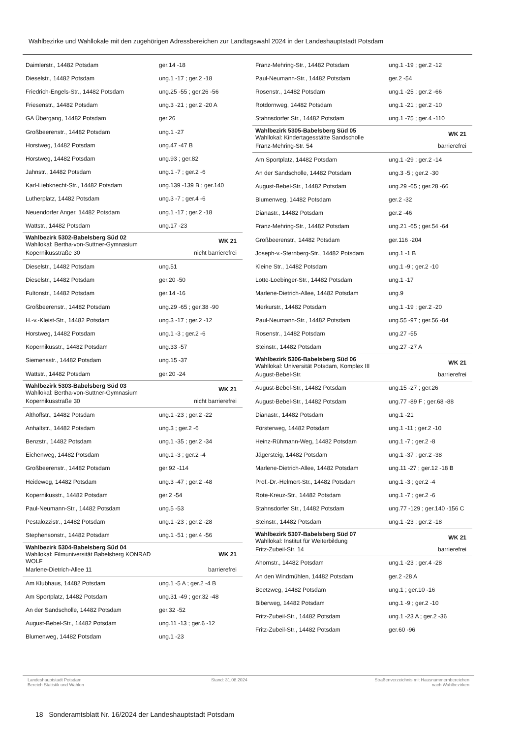Wahlbezirke und Wahllokale mit den zugehörigen Adressbereichen zur Landtagswahl 2024 in der Landeshauptstadt Potsdam
| Daimlerstr., 14482 Potsdam | ger.14 -18 |
| Dieselstr., 14482 Potsdam | ung.1 -17 ; ger.2 -18 |
| Friedrich-Engels-Str., 14482 Potsdam | ung.25 -55 ; ger.26 -56 |
| Friesenstr., 14482 Potsdam | ung.3 -21 ; ger.2 -20 A |
| GA Übergang, 14482 Potsdam | ger.26 |
| Großbeerenstr., 14482 Potsdam | ung.1 -27 |
| Horstweg, 14482 Potsdam | ung.47 -47 B |
| Horstweg, 14482 Potsdam | ung.93 ; ger.82 |
| Jahnstr., 14482 Potsdam | ung.1 -7 ; ger.2 -6 |
| Karl-Liebknecht-Str., 14482 Potsdam | ung.139 -139 B ; ger.140 |
| Lutherplatz, 14482 Potsdam | ung.3 -7 ; ger.4 -6 |
| Neuendorfer Anger, 14482 Potsdam | ung.1 -17 ; ger.2 -18 |
| Wattstr., 14482 Potsdam | ung.17 -23 |
| Wahlbezirk 5302-Babelsberg Süd 02 Wahllokal: Bertha-von-Suttner-Gymnasium | WK 21 |
| Kopernikusstraße 30 | nicht barrierefrei |
| Dieselstr., 14482 Potsdam | ung.51 |
| Dieselstr., 14482 Potsdam | ger.20 -50 |
| Fultonstr., 14482 Potsdam | ger.14 -16 |
| Großbeerenstr., 14482 Potsdam | ung.29 -65 ; ger.38 -90 |
| H.-v.-Kleist-Str., 14482 Potsdam | ung.3 -17 ; ger.2 -12 |
| Horstweg, 14482 Potsdam | ung.1 -3 ; ger.2 -6 |
| Kopernikusstr., 14482 Potsdam | ung.33 -57 |
| Siemensstr., 14482 Potsdam | ung.15 -37 |
| Wattstr., 14482 Potsdam | ger.20 -24 |
| Wahlbezirk 5303-Babelsberg Süd 03 Wahllokal: Bertha-von-Suttner-Gymnasium | WK 21 |
| Kopernikusstraße 30 | nicht barrierefrei |
| Althoffstr., 14482 Potsdam | ung.1 -23 ; ger.2 -22 |
| Anhaltstr., 14482 Potsdam | ung.3 ; ger.2 -6 |
| Benzstr., 14482 Potsdam | ung.1 -35 ; ger.2 -34 |
| Eichenweg, 14482 Potsdam | ung.1 -3 ; ger.2 -4 |
| Großbeerenstr., 14482 Potsdam | ger.92 -114 |
| Heideweg, 14482 Potsdam | ung.3 -47 ; ger.2 -48 |
| Kopernikusstr., 14482 Potsdam | ger.2 -54 |
| Paul-Neumann-Str., 14482 Potsdam | ung.5 -53 |
| Pestalozzistr., 14482 Potsdam | ung.1 -23 ; ger.2 -28 |
| Stephensonstr., 14482 Potsdam | ung.1 -51 ; ger.4 -56 |
| Wahlbezirk 5304-Babelsberg Süd 04 Wahllokal: Filmuniversität Babelsberg KONRAD WOLF | WK 21 |
| Marlene-Dietrich-Allee 11 | barrierefrei |
| Am Klubhaus, 14482 Potsdam | ung.1 -5 A ; ger.2 -4 B |
| Am Sportplatz, 14482 Potsdam | ung.31 -49 ; ger.32 -48 |
| An der Sandscholle, 14482 Potsdam | ger.32 -52 |
| August-Bebel-Str., 14482 Potsdam | ung.11 -13 ; ger.6 -12 |
| Blumenweg, 14482 Potsdam | ung.1 -23 |
| Franz-Mehring-Str., 14482 Potsdam | ung.1 -19 ; ger.2 -12 |
| Paul-Neumann-Str., 14482 Potsdam | ger.2 -54 |
| Rosenstr., 14482 Potsdam | ung.1 -25 ; ger.2 -66 |
| Rotdornweg, 14482 Potsdam | ung.1 -21 ; ger.2 -10 |
| Stahnsdorfer Str., 14482 Potsdam | ung.1 -75 ; ger.4 -110 |
| Wahlbezirk 5305-Babelsberg Süd 05 Wahllokal: Kindertagesstätte Sandscholle | WK 21 |
| Franz-Mehring-Str. 54 | barrierefrei |
| Am Sportplatz, 14482 Potsdam | ung.1 -29 ; ger.2 -14 |
| An der Sandscholle, 14482 Potsdam | ung.3 -5 ; ger.2 -30 |
| August-Bebel-Str., 14482 Potsdam | ung.29 -65 ; ger.28 -66 |
| Blumenweg, 14482 Potsdam | ger.2 -32 |
| Dianastr., 14482 Potsdam | ger.2 -46 |
| Franz-Mehring-Str., 14482 Potsdam | ung.21 -65 ; ger.54 -64 |
| Großbeerenstr., 14482 Potsdam | ger.116 -204 |
| Joseph-v.-Sternberg-Str., 14482 Potsdam | ung.1 -1 B |
| Kleine Str., 14482 Potsdam | ung.1 -9 ; ger.2 -10 |
| Lotte-Loebinger-Str., 14482 Potsdam | ung.1 -17 |
| Marlene-Dietrich-Allee, 14482 Potsdam | ung.9 |
| Merkurstr., 14482 Potsdam | ung.1 -19 ; ger.2 -20 |
| Paul-Neumann-Str., 14482 Potsdam | ung.55 -97 ; ger.56 -84 |
| Rosenstr., 14482 Potsdam | ung.27 -55 |
| Steinstr., 14482 Potsdam | ung.27 -27 A |
| Wahlbezirk 5306-Babelsberg Süd 06 Wahllokal: Universität Potsdam, Komplex III | WK 21 |
| August-Bebel-Str. | barrierefrei |
| August-Bebel-Str., 14482 Potsdam | ung.15 -27 ; ger.26 |
| August-Bebel-Str., 14482 Potsdam | ung.77 -89 F ; ger.68 -88 |
| Dianastr., 14482 Potsdam | ung.1 -21 |
| Försterweg, 14482 Potsdam | ung.1 -11 ; ger.2 -10 |
| Heinz-Rühmann-Weg, 14482 Potsdam | ung.1 -7 ; ger.2 -8 |
| Jägersteig, 14482 Potsdam | ung.1 -37 ; ger.2 -38 |
| Marlene-Dietrich-Allee, 14482 Potsdam | ung.11 -27 ; ger.12 -18 B |
| Prof.-Dr.-Helmert-Str., 14482 Potsdam | ung.1 -3 ; ger.2 -4 |
| Rote-Kreuz-Str., 14482 Potsdam | ung.1 -7 ; ger.2 -6 |
| Stahnsdorfer Str., 14482 Potsdam | ung.77 -129 ; ger.140 -156 C |
| Steinstr., 14482 Potsdam | ung.1 -23 ; ger.2 -18 |
| Wahlbezirk 5307-Babelsberg Süd 07 Wahllokal: Institut für Weiterbildung | WK 21 |
| Fritz-Zubeil-Str. 14 | barrierefrei |
| Ahornstr., 14482 Potsdam | ung.1 -23 ; ger.4 -28 |
| An den Windmühlen, 14482 Potsdam | ger.2 -28 A |
| Beetzweg, 14482 Potsdam | ung.1 ; ger.10 -16 |
| Biberweg, 14482 Potsdam | ung.1 -9 ; ger.2 -10 |
| Fritz-Zubeil-Str., 14482 Potsdam | ung.1 -23 A ; ger.2 -36 |
| Fritz-Zubeil-Str., 14482 Potsdam | ger.60 -96 |
Landeshauptstadt Potsdam
Bereich Statistik und Wahlen
Stand: 31.08.2024 Straßenverzeichnis mit Hausnummernbereichen
nach Wahlbezirken
18 Sonderamtsblatt Nr. 16/2024 der Landeshauptstadt Potsdam